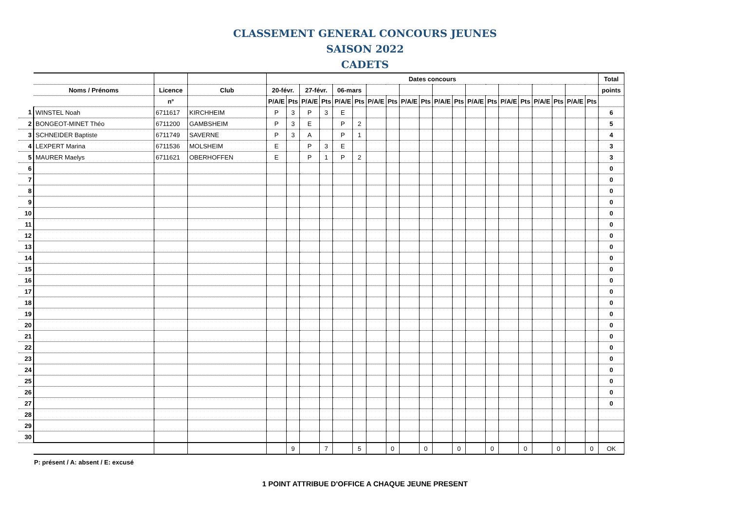CLASSEMENT GENERAL CONCOURS JEUNES
SAISON 2022
CADETS
| | | | | Dates concours | | | | | | | | | | | | | | | | | | | | Total |
| --- | --- | --- | --- | --- | --- | --- | --- | --- | --- | --- | --- | --- | --- | --- | --- | --- | --- | --- | --- | --- | --- | --- | --- | --- |
| | Noms / Prénoms | Licence | Club | 20-févr. | | 27-févr. | | 06-mars | | | | | | | | | | | | | | | | points |
| | | n° | | P/A/E | Pts | P/A/E | Pts | P/A/E | Pts | P/A/E | Pts | P/A/E | Pts | P/A/E | Pts | P/A/E | Pts | P/A/E | Pts | P/A/E | Pts | P/A/E | Pts | |
| 1 | WINSTEL Noah | 6711617 | KIRCHHEIM | P | 3 | P | 3 | E | | | | | | | | | | | | | | | | 6 |
| 2 | BONGEOT-MINET Théo | 6711200 | GAMBSHEIM | P | 3 | E | | P | 2 | | | | | | | | | | | | | | | 5 |
| 3 | SCHNEIDER Baptiste | 6711749 | SAVERNE | P | 3 | A | | P | 1 | | | | | | | | | | | | | | | 4 |
| 4 | LEXPERT Marina | 6711536 | MOLSHEIM | E | | P | 3 | E | | | | | | | | | | | | | | | | 3 |
| 5 | MAURER Maelys | 6711621 | OBERHOFFEN | E | | P | 1 | P | 2 | | | | | | | | | | | | | | | 3 |
| 6 | | | | | | | | | | | | | | | | | | | | | | | | 0 |
| 7 | | | | | | | | | | | | | | | | | | | | | | | | 0 |
| 8 | | | | | | | | | | | | | | | | | | | | | | | | 0 |
| 9 | | | | | | | | | | | | | | | | | | | | | | | | 0 |
| 10 | | | | | | | | | | | | | | | | | | | | | | | | 0 |
| 11 | | | | | | | | | | | | | | | | | | | | | | | | 0 |
| 12 | | | | | | | | | | | | | | | | | | | | | | | | 0 |
| 13 | | | | | | | | | | | | | | | | | | | | | | | | 0 |
| 14 | | | | | | | | | | | | | | | | | | | | | | | | 0 |
| 15 | | | | | | | | | | | | | | | | | | | | | | | | 0 |
| 16 | | | | | | | | | | | | | | | | | | | | | | | | 0 |
| 17 | | | | | | | | | | | | | | | | | | | | | | | | 0 |
| 18 | | | | | | | | | | | | | | | | | | | | | | | | 0 |
| 19 | | | | | | | | | | | | | | | | | | | | | | | | 0 |
| 20 | | | | | | | | | | | | | | | | | | | | | | | | 0 |
| 21 | | | | | | | | | | | | | | | | | | | | | | | | 0 |
| 22 | | | | | | | | | | | | | | | | | | | | | | | | 0 |
| 23 | | | | | | | | | | | | | | | | | | | | | | | | 0 |
| 24 | | | | | | | | | | | | | | | | | | | | | | | | 0 |
| 25 | | | | | | | | | | | | | | | | | | | | | | | | 0 |
| 26 | | | | | | | | | | | | | | | | | | | | | | | | 0 |
| 27 | | | | | | | | | | | | | | | | | | | | | | | | 0 |
| 28 | | | | | | | | | | | | | | | | | | | | | | | | |
| 29 | | | | | | | | | | | | | | | | | | | | | | | | |
| 30 | | | | | | | | | | | | | | | | | | | | | | | | |
| | | | | | 9 | | 7 | | 5 | | 0 | | 0 | | 0 | | 0 | | 0 | | 0 | | 0 | OK |
P: présent / A: absent / E: excusé
1 POINT ATTRIBUE D'OFFICE A CHAQUE JEUNE PRESENT